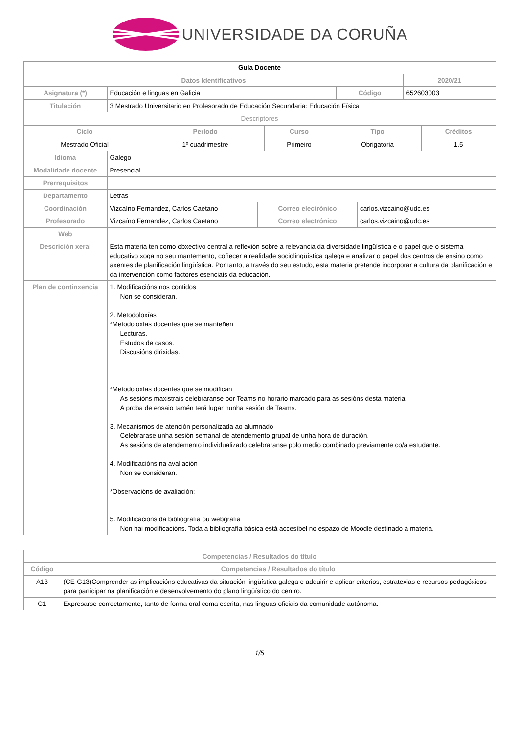UNIVERSIDADE DA CORUÑA
| Guía Docente | | | | |
| --- | --- | --- | --- | --- |
| Datos Identificativos | | | | 2020/21 |
| Asignatura (*) | Educación e linguas en Galicia | Código | 652603003 | |
| Titulación | 3 Mestrado Universitario en Profesorado de Educación Secundaria: Educación Física | | | |
| Descriptores | | | | |
| Ciclo | Período | Curso | Tipo | Créditos |
| Mestrado Oficial | 1º cuadrimestre | Primeiro | Obrigatoria | 1.5 |
| Idioma | Galego | | |
| Modalidade docente | Presencial | | |
| Prerrequisitos | | | |
| Departamento | Letras | | |
| Coordinación | Vizcaíno Fernandez, Carlos Caetano | Correo electrónico | carlos.vizcaino@udc.es |
| Profesorado | Vizcaíno Fernandez, Carlos Caetano | Correo electrónico | carlos.vizcaino@udc.es |
| Web | | | |
| Descrición xeral | Esta materia ten como obxectivo central a reflexión sobre a relevancia da diversidade lingüística e o papel que o sistema educativo xoga no seu mantemento, coñecer a realidade sociolingüística galega e analizar o papel dos centros de ensino como axentes de planificación lingüística. Por tanto, a través do seu estudo, esta materia pretende incorporar a cultura da planificación e da intervención como factores esenciais da educación. | | |
| Plan de continxencia | 1. Modificacións nos contidos Non se consideran. 2. Metodoloxías *Metodoloxías docentes que se manteñen Lecturas. Estudos de casos. Discusións dirixidas. *Metodoloxías docentes que se modifican As sesións maxistrais celebraranse por Teams no horario marcado para as sesións desta materia. A proba de ensaio tamén terá lugar nunha sesión de Teams. 3. Mecanismos de atención personalizada ao alumnado Celebrarase unha sesión semanal de atendemento grupal de unha hora de duración. As sesións de atendemento individualizado celebraranse polo medio combinado previamente co/a estudante. 4. Modificacións na avaliación Non se consideran. *Observacións de avaliación: 5. Modificacións da bibliografía ou webgrafía Non hai modificacións. Toda a bibliografía básica está accesíbel no espazo de Moodle destinado á materia. | | |
| Competencias / Resultados do título | |
| Código | Competencias / Resultados do título |
| A13 | (CE-G13)Comprender as implicacións educativas da situación lingüística galega e adquirir e aplicar criterios, estratexias e recursos pedagóxicos para participar na planificación e desenvolvemento do plano lingüístico do centro. |
| C1 | Expresarse correctamente, tanto de forma oral coma escrita, nas linguas oficiais da comunidade autónoma. |
1/5